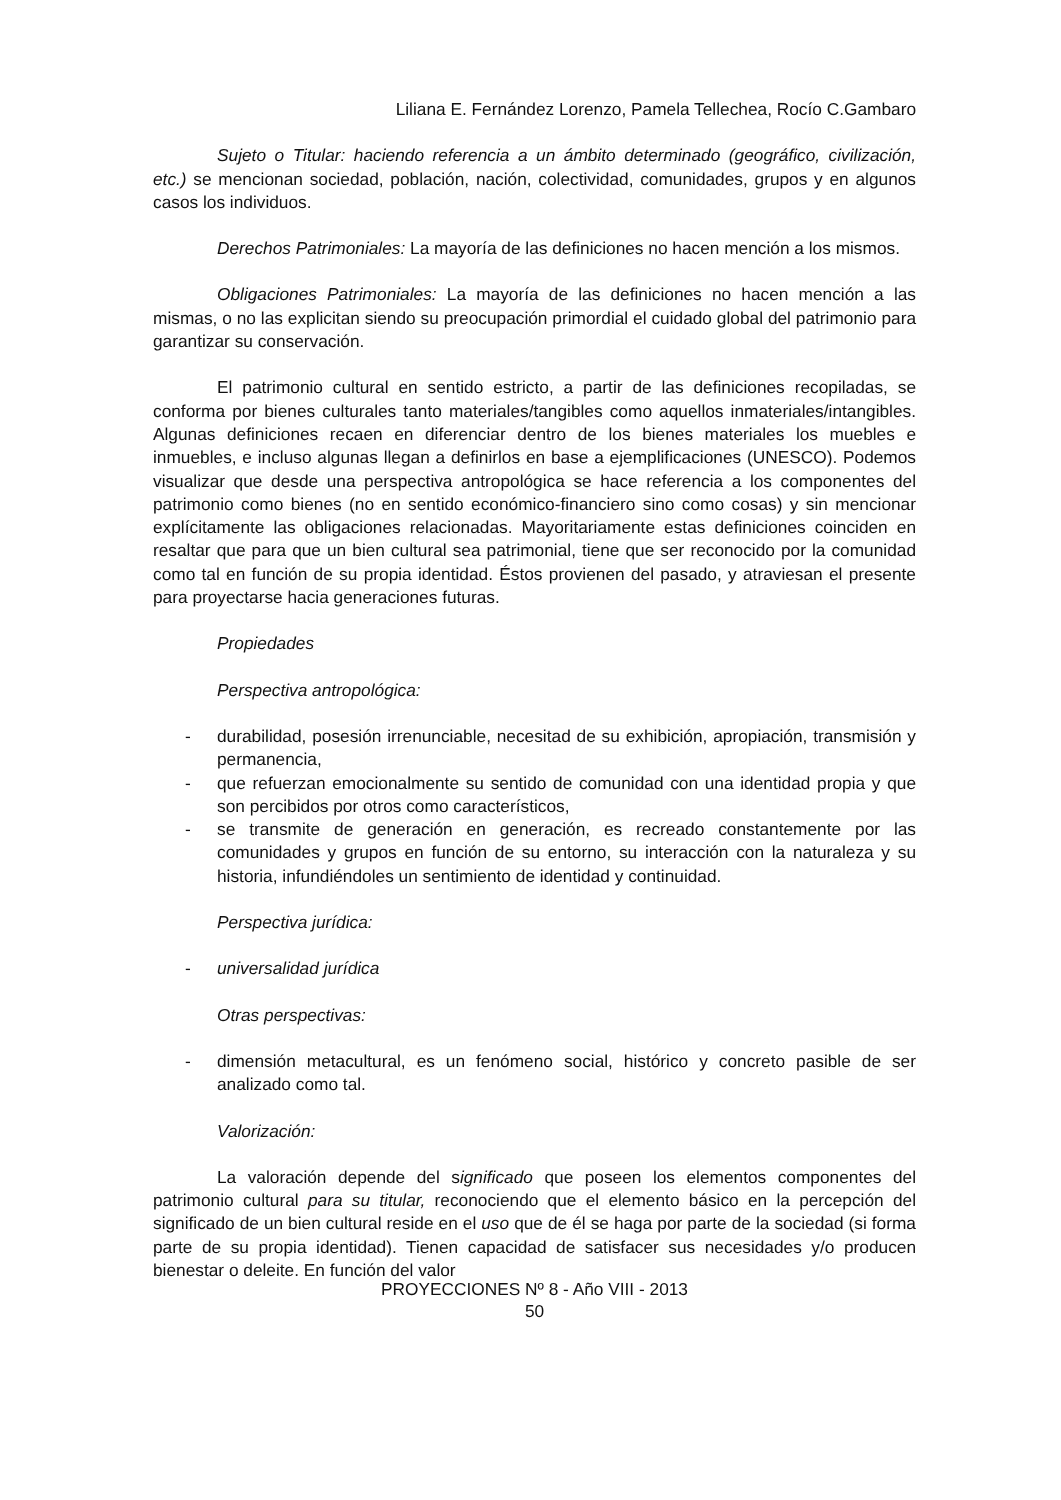Liliana E. Fernández Lorenzo, Pamela Tellechea, Rocío C.Gambaro
Sujeto o Titular: haciendo referencia a un ámbito determinado (geográfico, civilización, etc.) se mencionan sociedad, población, nación, colectividad, comunidades, grupos y en algunos casos los individuos.
Derechos Patrimoniales: La mayoría de las definiciones no hacen mención a los mismos.
Obligaciones Patrimoniales: La mayoría de las definiciones no hacen mención a las mismas, o no las explicitan siendo su preocupación primordial el cuidado global del patrimonio para garantizar su conservación.
El patrimonio cultural en sentido estricto, a partir de las definiciones recopiladas, se conforma por bienes culturales tanto materiales/tangibles como aquellos inmateriales/intangibles. Algunas definiciones recaen en diferenciar dentro de los bienes materiales los muebles e inmuebles, e incluso algunas llegan a definirlos en base a ejemplificaciones (UNESCO). Podemos visualizar que desde una perspectiva antropológica se hace referencia a los componentes del patrimonio como bienes (no en sentido económico-financiero sino como cosas) y sin mencionar explícitamente las obligaciones relacionadas. Mayoritariamente estas definiciones coinciden en resaltar que para que un bien cultural sea patrimonial, tiene que ser reconocido por la comunidad como tal en función de su propia identidad. Éstos provienen del pasado, y atraviesan el presente para proyectarse hacia generaciones futuras.
Propiedades
Perspectiva antropológica:
- durabilidad, posesión irrenunciable, necesitad de su exhibición, apropiación, transmisión y permanencia,
- que refuerzan emocionalmente su sentido de comunidad con una identidad propia y que son percibidos por otros como característicos,
- se transmite de generación en generación, es recreado constantemente por las comunidades y grupos en función de su entorno, su interacción con la naturaleza y su historia, infundiéndoles un sentimiento de identidad y continuidad.
Perspectiva jurídica:
- universalidad jurídica
Otras perspectivas:
- dimensión metacultural, es un fenómeno social, histórico y concreto pasible de ser analizado como tal.
Valorización:
La valoración depende del significado que poseen los elementos componentes del patrimonio cultural para su titular, reconociendo que el elemento básico en la percepción del significado de un bien cultural reside en el uso que de él se haga por parte de la sociedad (si forma parte de su propia identidad). Tienen capacidad de satisfacer sus necesidades y/o producen bienestar o deleite. En función del valor
PROYECCIONES Nº 8 - Año VIII - 2013
50